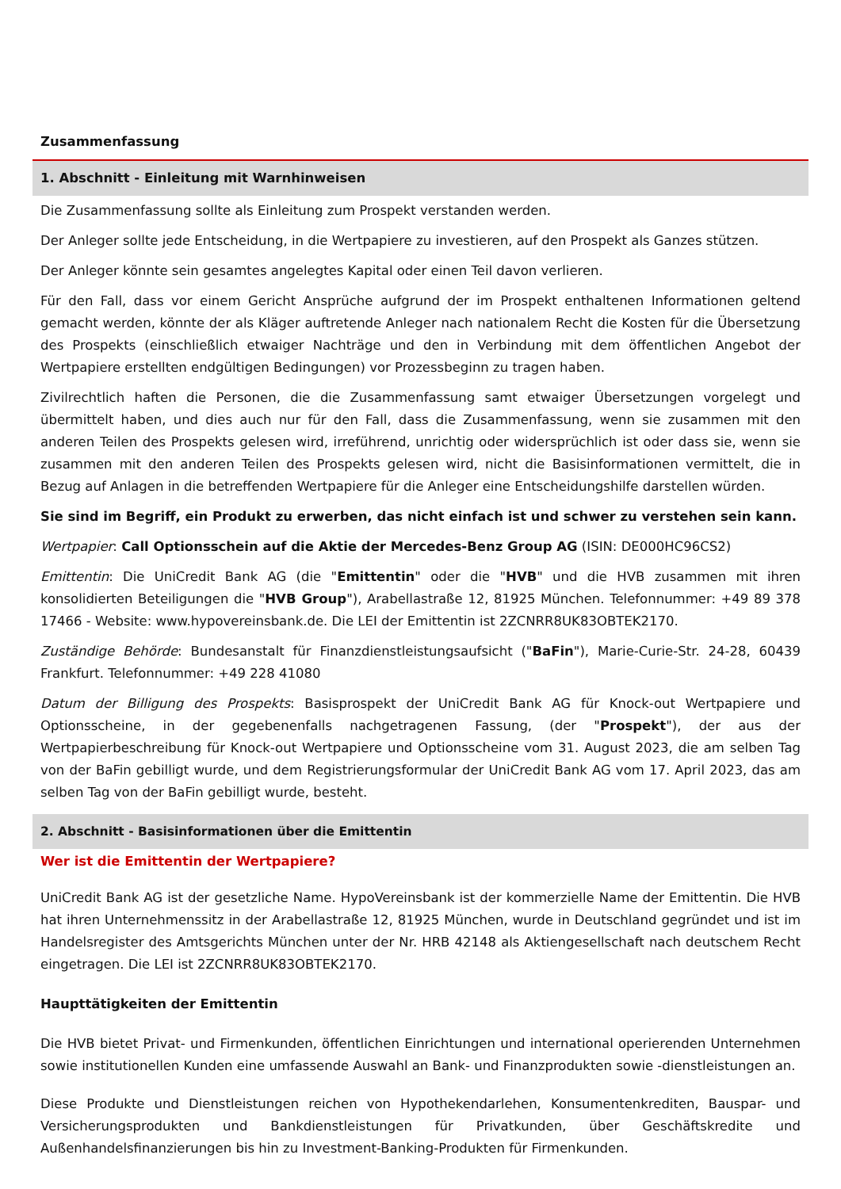Zusammenfassung
1. Abschnitt - Einleitung mit Warnhinweisen
Die Zusammenfassung sollte als Einleitung zum Prospekt verstanden werden.
Der Anleger sollte jede Entscheidung, in die Wertpapiere zu investieren, auf den Prospekt als Ganzes stützen.
Der Anleger könnte sein gesamtes angelegtes Kapital oder einen Teil davon verlieren.
Für den Fall, dass vor einem Gericht Ansprüche aufgrund der im Prospekt enthaltenen Informationen geltend gemacht werden, könnte der als Kläger auftretende Anleger nach nationalem Recht die Kosten für die Übersetzung des Prospekts (einschließlich etwaiger Nachträge und den in Verbindung mit dem öffentlichen Angebot der Wertpapiere erstellten endgültigen Bedingungen) vor Prozessbeginn zu tragen haben.
Zivilrechtlich haften die Personen, die die Zusammenfassung samt etwaiger Übersetzungen vorgelegt und übermittelt haben, und dies auch nur für den Fall, dass die Zusammenfassung, wenn sie zusammen mit den anderen Teilen des Prospekts gelesen wird, irreführend, unrichtig oder widersprüchlich ist oder dass sie, wenn sie zusammen mit den anderen Teilen des Prospekts gelesen wird, nicht die Basisinformationen vermittelt, die in Bezug auf Anlagen in die betreffenden Wertpapiere für die Anleger eine Entscheidungshilfe darstellen würden.
Sie sind im Begriff, ein Produkt zu erwerben, das nicht einfach ist und schwer zu verstehen sein kann.
Wertpapier: Call Optionsschein auf die Aktie der Mercedes-Benz Group AG (ISIN: DE000HC96CS2)
Emittentin: Die UniCredit Bank AG (die "Emittentin" oder die "HVB" und die HVB zusammen mit ihren konsolidierten Beteiligungen die "HVB Group"), Arabellastraße 12, 81925 München. Telefonnummer: +49 89 378 17466 - Website: www.hypovereinsbank.de. Die LEI der Emittentin ist 2ZCNRR8UK83OBTEK2170.
Zuständige Behörde: Bundesanstalt für Finanzdienstleistungsaufsicht ("BaFin"), Marie-Curie-Str. 24-28, 60439 Frankfurt. Telefonnummer: +49 228 41080
Datum der Billigung des Prospekts: Basisprospekt der UniCredit Bank AG für Knock-out Wertpapiere und Optionsscheine, in der gegebenenfalls nachgetragenen Fassung, (der "Prospekt"), der aus der Wertpapierbeschreibung für Knock-out Wertpapiere und Optionsscheine vom 31. August 2023, die am selben Tag von der BaFin gebilligt wurde, und dem Registrierungsformular der UniCredit Bank AG vom 17. April 2023, das am selben Tag von der BaFin gebilligt wurde, besteht.
2. Abschnitt - Basisinformationen über die Emittentin
Wer ist die Emittentin der Wertpapiere?
UniCredit Bank AG ist der gesetzliche Name. HypoVereinsbank ist der kommerzielle Name der Emittentin. Die HVB hat ihren Unternehmenssitz in der Arabellastraße 12, 81925 München, wurde in Deutschland gegründet und ist im Handelsregister des Amtsgerichts München unter der Nr. HRB 42148 als Aktiengesellschaft nach deutschem Recht eingetragen. Die LEI ist 2ZCNRR8UK83OBTEK2170.
Haupttätigkeiten der Emittentin
Die HVB bietet Privat- und Firmenkunden, öffentlichen Einrichtungen und international operierenden Unternehmen sowie institutionellen Kunden eine umfassende Auswahl an Bank- und Finanzprodukten sowie -dienstleistungen an.
Diese Produkte und Dienstleistungen reichen von Hypothekendarlehen, Konsumentenkrediten, Bauspar- und Versicherungsprodukten und Bankdienstleistungen für Privatkunden, über Geschäftskredite und Außenhandelsfinanzierungen bis hin zu Investment-Banking-Produkten für Firmenkunden.